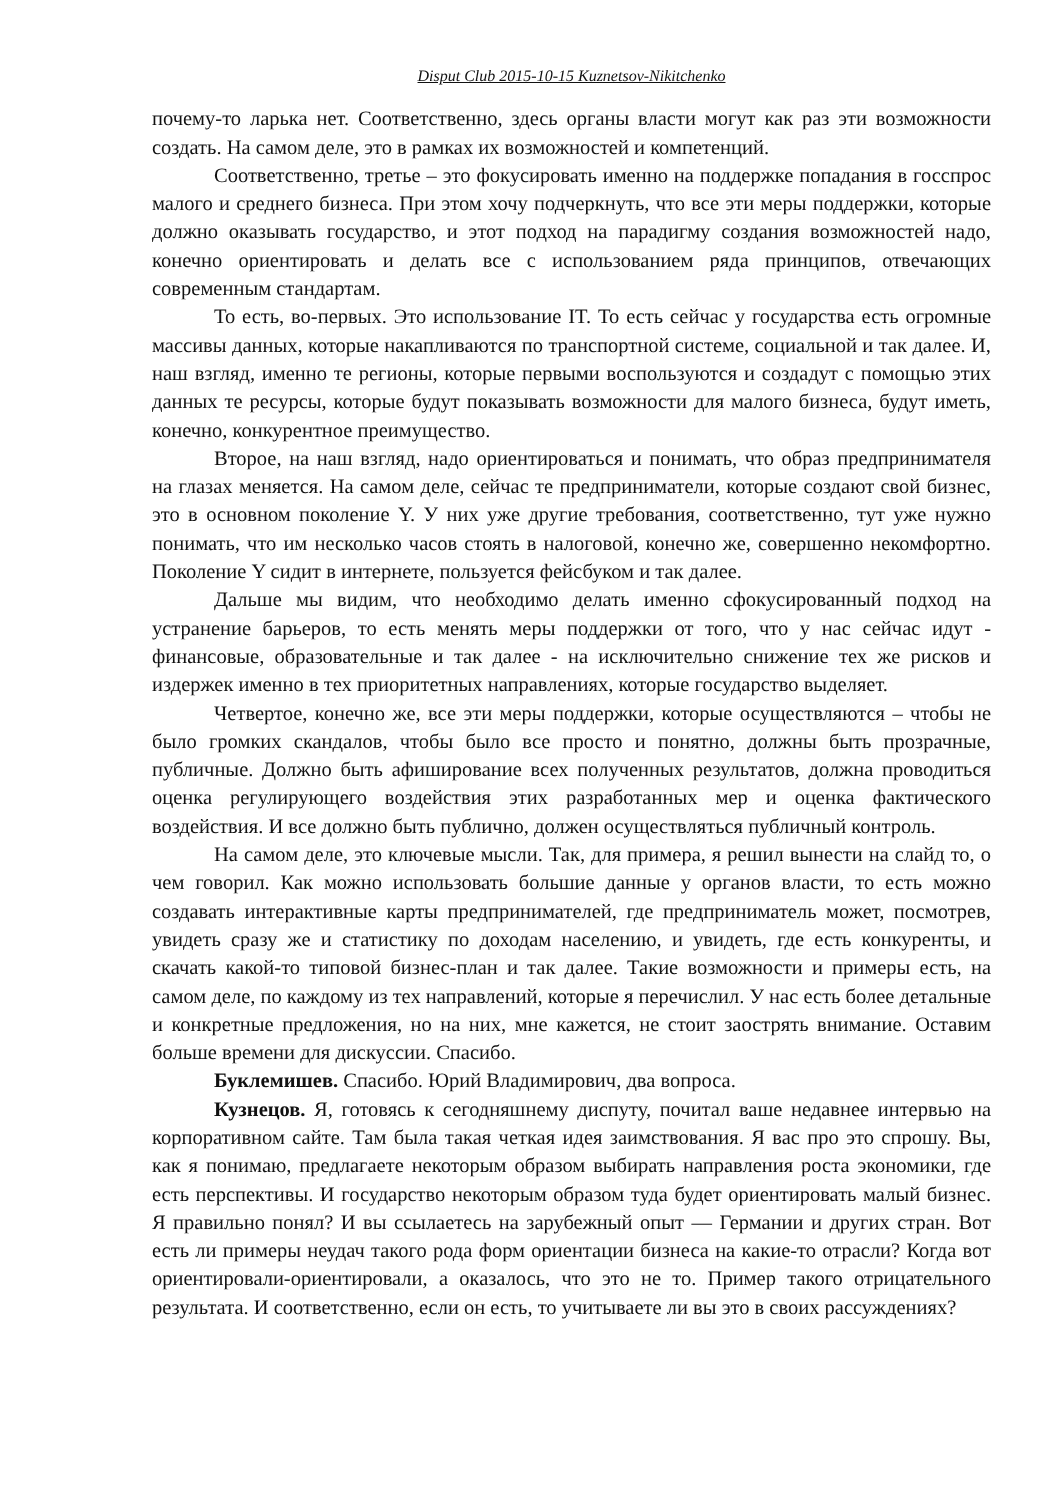Disput Club 2015-10-15 Kuznetsov-Nikitchenko
почему-то ларька нет. Соответственно, здесь органы власти могут как раз эти возможности создать. На самом деле, это в рамках их возможностей и компетенций.
Соответственно, третье – это фокусировать именно на поддержке попадания в госспрос малого и среднего бизнеса. При этом хочу подчеркнуть, что все эти меры поддержки, которые должно оказывать государство, и этот подход на парадигму создания возможностей надо, конечно ориентировать и делать все с использованием ряда принципов, отвечающих современным стандартам.
То есть, во-первых. Это использование IT. То есть сейчас у государства есть огромные массивы данных, которые накапливаются по транспортной системе, социальной и так далее. И, наш взгляд, именно те регионы, которые первыми воспользуются и создадут с помощью этих данных те ресурсы, которые будут показывать возможности для малого бизнеса, будут иметь, конечно, конкурентное преимущество.
Второе, на наш взгляд, надо ориентироваться и понимать, что образ предпринимателя на глазах меняется. На самом деле, сейчас те предприниматели, которые создают свой бизнес, это в основном поколение Y. У них уже другие требования, соответственно, тут уже нужно понимать, что им несколько часов стоять в налоговой, конечно же, совершенно некомфортно. Поколение Y сидит в интернете, пользуется фейсбуком и так далее.
Дальше мы видим, что необходимо делать именно сфокусированный подход на устранение барьеров, то есть менять меры поддержки от того, что у нас сейчас идут - финансовые, образовательные и так далее - на исключительно снижение тех же рисков и издержек именно в тех приоритетных направлениях, которые государство выделяет.
Четвертое, конечно же, все эти меры поддержки, которые осуществляются – чтобы не было громких скандалов, чтобы было все просто и понятно, должны быть прозрачные, публичные. Должно быть афиширование всех полученных результатов, должна проводиться оценка регулирующего воздействия этих разработанных мер и оценка фактического воздействия. И все должно быть публично, должен осуществляться публичный контроль.
На самом деле, это ключевые мысли. Так, для примера, я решил вынести на слайд то, о чем говорил. Как можно использовать большие данные у органов власти, то есть можно создавать интерактивные карты предпринимателей, где предприниматель может, посмотрев, увидеть сразу же и статистику по доходам населению, и увидеть, где есть конкуренты, и скачать какой-то типовой бизнес-план и так далее. Такие возможности и примеры есть, на самом деле, по каждому из тех направлений, которые я перечислил. У нас есть более детальные и конкретные предложения, но на них, мне кажется, не стоит заострять внимание. Оставим больше времени для дискуссии. Спасибо.
Буклемишев. Спасибо. Юрий Владимирович, два вопроса.
Кузнецов. Я, готовясь к сегодняшнему диспуту, почитал ваше недавнее интервью на корпоративном сайте. Там была такая четкая идея заимствования. Я вас про это спрошу. Вы, как я понимаю, предлагаете некоторым образом выбирать направления роста экономики, где есть перспективы. И государство некоторым образом туда будет ориентировать малый бизнес. Я правильно понял? И вы ссылаетесь на зарубежный опыт — Германии и других стран. Вот есть ли примеры неудач такого рода форм ориентации бизнеса на какие-то отрасли? Когда вот ориентировали-ориентировали, а оказалось, что это не то. Пример такого отрицательного результата. И соответственно, если он есть, то учитываете ли вы это в своих рассуждениях?